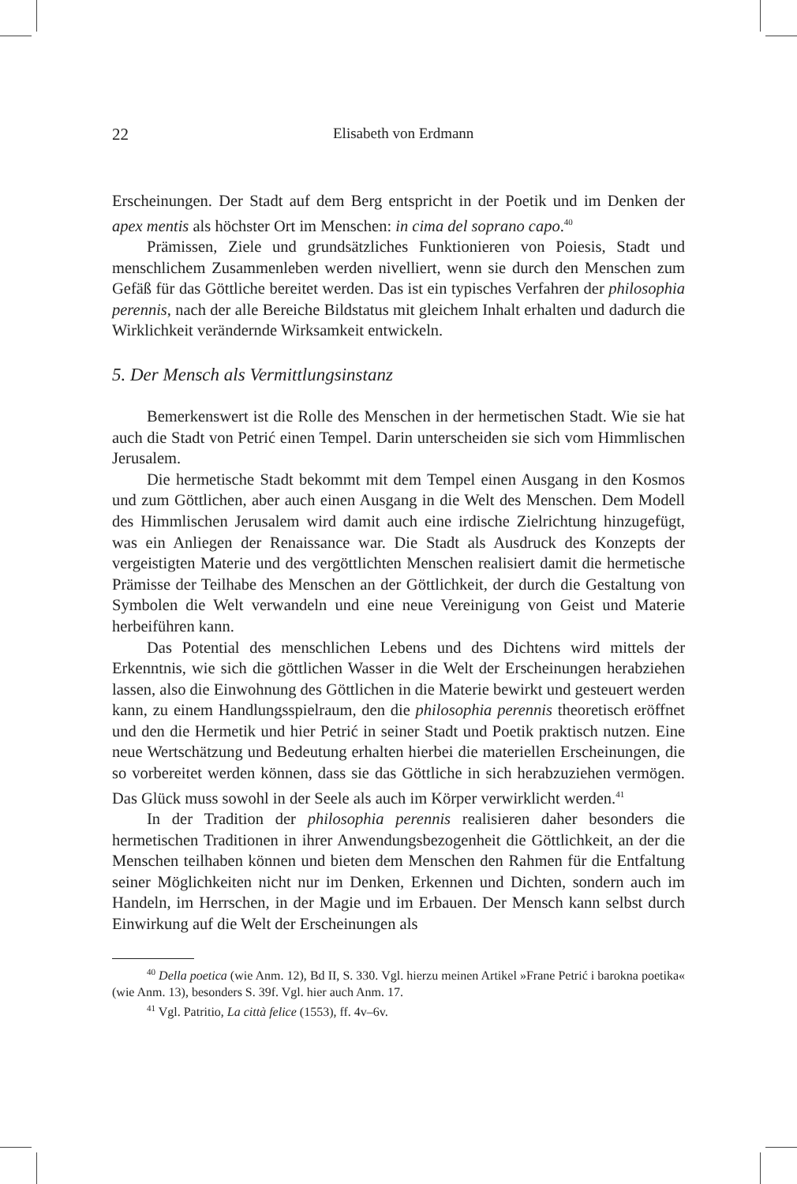22 Elisabeth von Erdmann
Erscheinungen. Der Stadt auf dem Berg entspricht in der Poetik und im Denken der apex mentis als höchster Ort im Menschen: in cima del soprano capo.<sup>40</sup>
Prämissen, Ziele und grundsätzliches Funktionieren von Poiesis, Stadt und menschlichem Zusammenleben werden nivelliert, wenn sie durch den Menschen zum Gefäß für das Göttliche bereitet werden. Das ist ein typisches Verfahren der philosophia perennis, nach der alle Bereiche Bildstatus mit gleichem Inhalt erhalten und dadurch die Wirklichkeit verändernde Wirksamkeit entwickeln.
5. Der Mensch als Vermittlungsinstanz
Bemerkenswert ist die Rolle des Menschen in der hermetischen Stadt. Wie sie hat auch die Stadt von Petrić einen Tempel. Darin unterscheiden sie sich vom Himmlischen Jerusalem.
Die hermetische Stadt bekommt mit dem Tempel einen Ausgang in den Kosmos und zum Göttlichen, aber auch einen Ausgang in die Welt des Menschen. Dem Modell des Himmlischen Jerusalem wird damit auch eine irdische Zielrichtung hinzugefügt, was ein Anliegen der Renaissance war. Die Stadt als Ausdruck des Konzepts der vergeistigten Materie und des vergöttlichten Menschen realisiert damit die hermetische Prämisse der Teilhabe des Menschen an der Göttlichkeit, der durch die Gestaltung von Symbolen die Welt verwandeln und eine neue Vereinigung von Geist und Materie herbeiführen kann.
Das Potential des menschlichen Lebens und des Dichtens wird mittels der Erkenntnis, wie sich die göttlichen Wasser in die Welt der Erscheinungen herabziehen lassen, also die Einwohnung des Göttlichen in die Materie bewirkt und gesteuert werden kann, zu einem Handlungsspielraum, den die philosophia perennis theoretisch eröffnet und den die Hermetik und hier Petrić in seiner Stadt und Poetik praktisch nutzen. Eine neue Wertschätzung und Bedeutung erhalten hierbei die materiellen Erscheinungen, die so vorbereitet werden können, dass sie das Göttliche in sich herabzuziehen vermögen. Das Glück muss sowohl in der Seele als auch im Körper verwirklicht werden.<sup>41</sup>
In der Tradition der philosophia perennis realisieren daher besonders die hermetischen Traditionen in ihrer Anwendungsbezogenheit die Göttlichkeit, an der die Menschen teilhaben können und bieten dem Menschen den Rahmen für die Entfaltung seiner Möglichkeiten nicht nur im Denken, Erkennen und Dichten, sondern auch im Handeln, im Herrschen, in der Magie und im Erbauen. Der Mensch kann selbst durch Einwirkung auf die Welt der Erscheinungen als
<sup>40</sup> Della poetica (wie Anm. 12), Bd II, S. 330. Vgl. hierzu meinen Artikel »Frane Petrić i barokna poetika« (wie Anm. 13), besonders S. 39f. Vgl. hier auch Anm. 17.
<sup>41</sup> Vgl. Patritio, La città felice (1553), ff. 4v–6v.